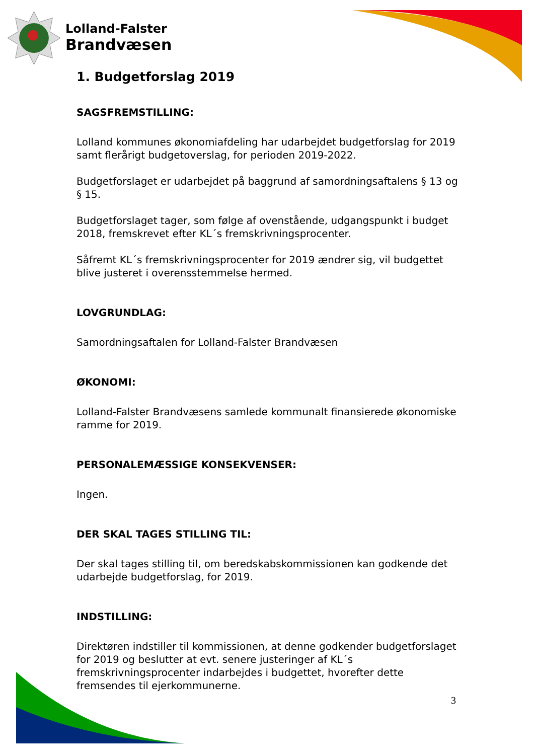Lolland-Falster
Brandvæsen
1. Budgetforslag 2019
SAGSFREMSTILLING:
Lolland kommunes økonomiafdeling har udarbejdet budgetforslag for 2019 samt flerårigt budgetoverslag, for perioden 2019-2022.
Budgetforslaget er udarbejdet på baggrund af samordningsaftalens § 13 og § 15.
Budgetforslaget tager, som følge af ovenstående, udgangspunkt i budget 2018, fremskrevet efter KL´s fremskrivningsprocenter.
Såfremt KL´s fremskrivningsprocenter for 2019 ændrer sig, vil budgettet blive justeret i overensstemmelse hermed.
LOVGRUNDLAG:
Samordningsaftalen for Lolland-Falster Brandvæsen
ØKONOMI:
Lolland-Falster Brandvæsens samlede kommunalt finansierede økonomiske ramme for 2019.
PERSONALEMÆSSIGE KONSEKVENSER:
Ingen.
DER SKAL TAGES STILLING TIL:
Der skal tages stilling til, om beredskabskommissionen kan godkende det udarbejde budgetforslag, for 2019.
INDSTILLING:
Direktøren indstiller til kommissionen, at denne godkender budgetforslaget for 2019 og beslutter at evt. senere justeringer af KL´s fremskrivningsprocenter indarbejdes i budgettet, hvorefter dette fremsendes til ejerkommunerne.
3